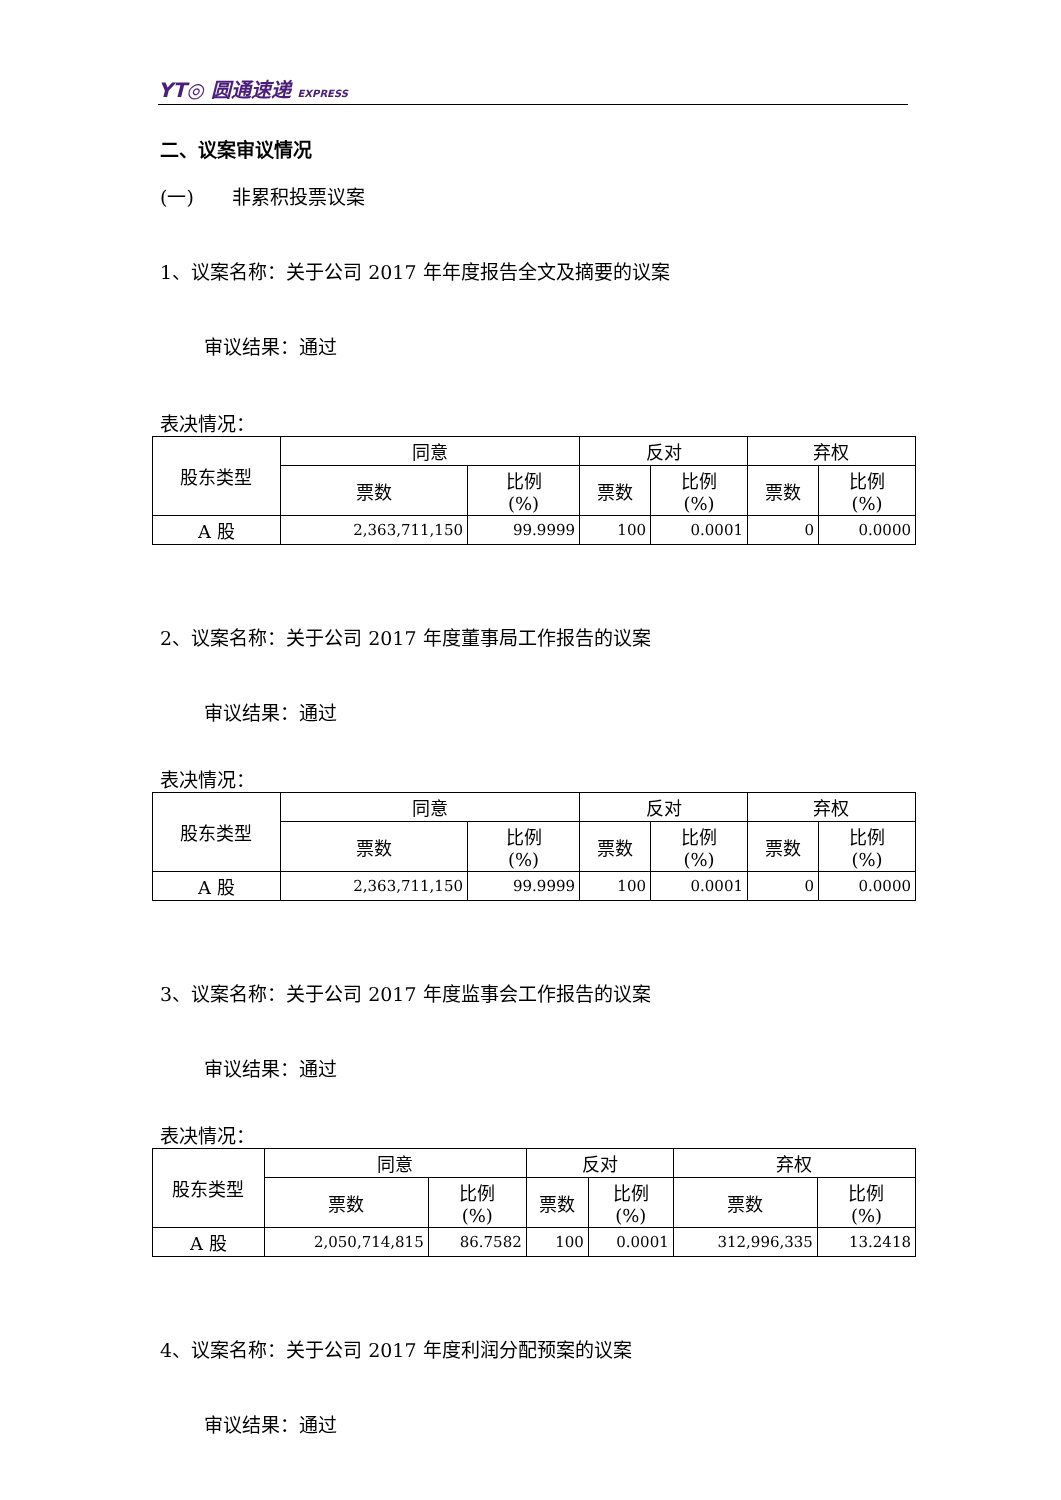YT◎ 圆通速递 EXPRESS
二、议案审议情况
(一)　　非累积投票议案
1、议案名称：关于公司 2017 年年度报告全文及摘要的议案
审议结果：通过
表决情况：
| 股东类型 | 同意 | | 反对 | | 弃权 | |
| --- | --- | --- | --- | --- | --- | --- |
| | 票数 | 比例 (%) | 票数 | 比例 (%) | 票数 | 比例 (%) |
| A 股 | 2,363,711,150 | 99.9999 | 100 | 0.0001 | 0 | 0.0000 |
2、议案名称：关于公司 2017 年度董事局工作报告的议案
审议结果：通过
表决情况：
| 股东类型 | 同意 | | 反对 | | 弃权 | |
| --- | --- | --- | --- | --- | --- | --- |
| | 票数 | 比例 (%) | 票数 | 比例 (%) | 票数 | 比例 (%) |
| A 股 | 2,363,711,150 | 99.9999 | 100 | 0.0001 | 0 | 0.0000 |
3、议案名称：关于公司 2017 年度监事会工作报告的议案
审议结果：通过
表决情况：
| 股东类型 | 同意 | | 反对 | | 弃权 | |
| --- | --- | --- | --- | --- | --- | --- |
| | 票数 | 比例 (%) | 票数 | 比例 (%) | 票数 | 比例 (%) |
| A 股 | 2,050,714,815 | 86.7582 | 100 | 0.0001 | 312,996,335 | 13.2418 |
4、议案名称：关于公司 2017 年度利润分配预案的议案
审议结果：通过